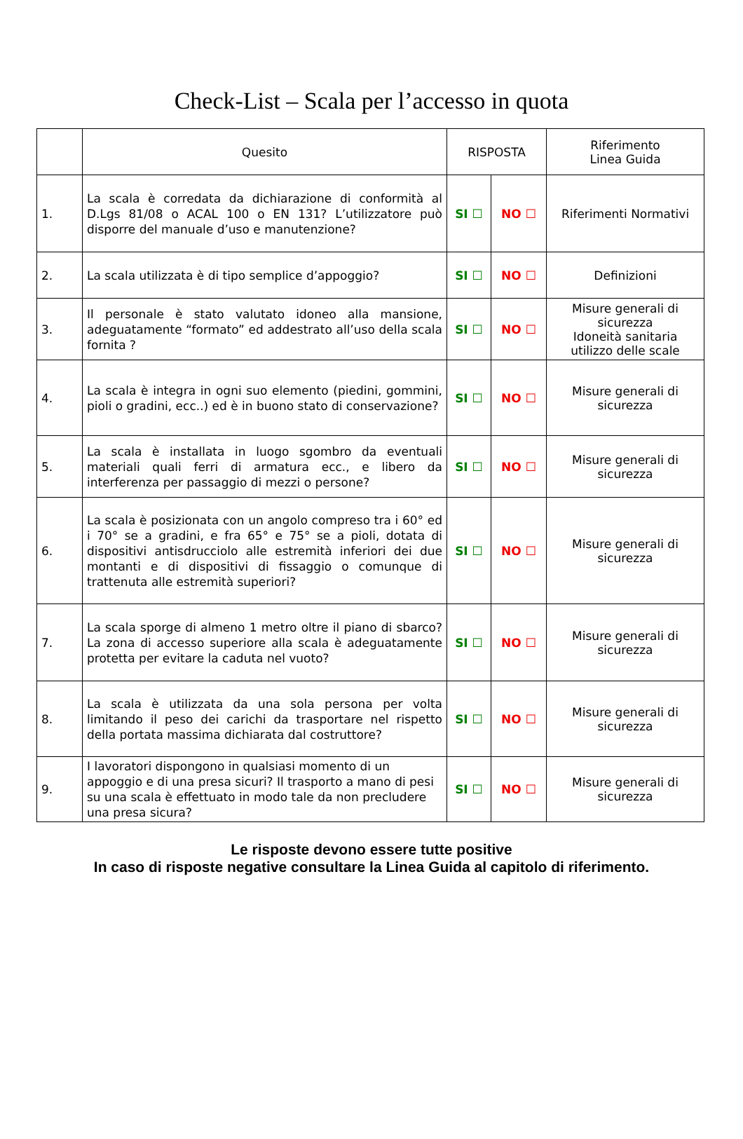Check-List – Scala per l’accesso in quota
| | Quesito | RISPOSTA | | Riferimento Linea Guida |
| --- | --- | --- | --- | --- |
| 1. | La scala è corredata da dichiarazione di conformità al D.Lgs 81/08 o ACAL 100 o EN 131? L’utilizzatore può disporre del manuale d’uso e manutenzione? | SI ☐ | NO ☐ | Riferimenti Normativi |
| 2. | La scala utilizzata è di tipo semplice d’appoggio? | SI ☐ | NO ☐ | Definizioni |
| 3. | Il personale è stato valutato idoneo alla mansione, adeguatamente “formato” ed addestrato all’uso della scala fornita ? | SI ☐ | NO ☐ | Misure generali di sicurezza Idoneità sanitaria utilizzo delle scale |
| 4. | La scala è integra in ogni suo elemento (piedini, gommini, pioli o gradini, ecc..) ed è in buono stato di conservazione? | SI ☐ | NO ☐ | Misure generali di sicurezza |
| 5. | La scala è installata in luogo sgombro da eventuali materiali quali ferri di armatura ecc., e libero da interferenza per passaggio di mezzi o persone? | SI ☐ | NO ☐ | Misure generali di sicurezza |
| 6. | La scala è posizionata con un angolo compreso tra i 60° ed i 70° se a gradini, e fra 65° e 75° se a pioli, dotata di dispositivi antisdrucciolo alle estremità inferiori dei due montanti e di dispositivi di fissaggio o comunque di trattenuta alle estremità superiori? | SI ☐ | NO ☐ | Misure generali di sicurezza |
| 7. | La scala sporge di almeno 1 metro oltre il piano di sbarco? La zona di accesso superiore alla scala è adeguatamente protetta per evitare la caduta nel vuoto? | SI ☐ | NO ☐ | Misure generali di sicurezza |
| 8. | La scala è utilizzata da una sola persona per volta limitando il peso dei carichi da trasportare nel rispetto della portata massima dichiarata dal costruttore? | SI ☐ | NO ☐ | Misure generali di sicurezza |
| 9. | I lavoratori dispongono in qualsiasi momento di un appoggio e di una presa sicuri? Il trasporto a mano di pesi su una scala è effettuato in modo tale da non precludere una presa sicura? | SI ☐ | NO ☐ | Misure generali di sicurezza |
Le risposte devono essere tutte positive
In caso di risposte negative consultare la Linea Guida al capitolo di riferimento.